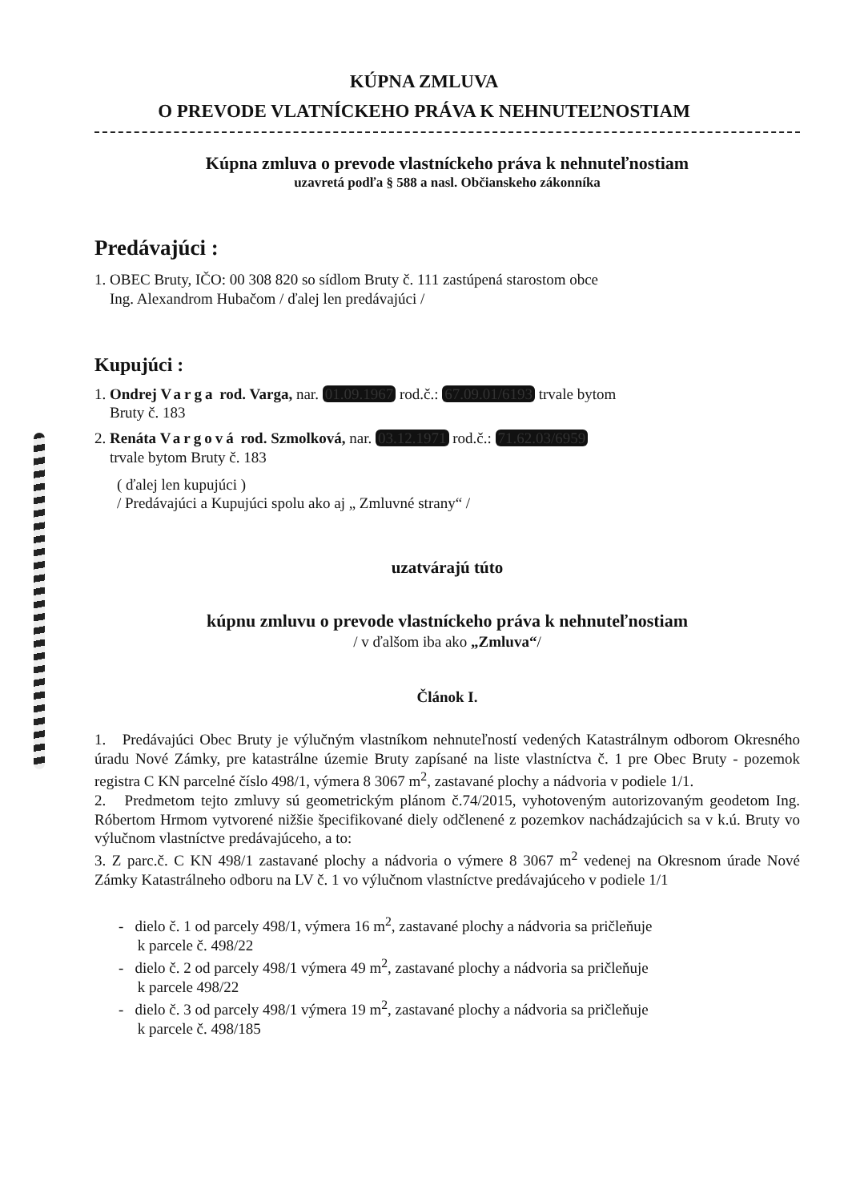KÚPNA ZMLUVA
O PREVODE VLATNÍCKEHO PRÁVA K NEHNUTEĽNOSTIAM
Kúpna zmluva o prevode vlastníckeho práva k nehnuteľnostiam
uzavretá podľa § 588 a nasl. Občianskeho zákonníka
Predávajúci :
1. OBEC Bruty, IČO: 00 308 820 so sídlom Bruty č. 111 zastúpená starostom obce
Ing. Alexandrom Hubačom / ďalej len predávajúci /
Kupujúci :
1. Ondrej Varga rod. Varga, nar. 01.09.1967 rod.č.: 67.09.01/6193 trvale bytom
Bruty č. 183
2. Renáta Vargová rod. Szmolková, nar. 03.12.1971 rod.č.: 71.62.03/6959
trvale bytom Bruty č. 183
( ďalej len kupujúci )
/ Predávajúci a Kupujúci spolu ako aj „ Zmluvné strany“ /
uzatvárajú túto
kúpnu zmluvu o prevode vlastníckeho práva k nehnuteľnostiam
/ v ďalšom iba ako „Zmluva“/
Článok I.
1. Predávajúci Obec Bruty je výlučným vlastníkom nehnuteľností vedených Katastrálnym odborom Okresného úradu Nové Zámky, pre katastrálne územie Bruty zapísané na liste vlastníctva č. 1 pre Obec Bruty - pozemok registra C KN parcelné číslo 498/1, výmera 8 3067 m<sup>2</sup>, zastavané plochy a nádvoria v podiele 1/1.
2. Predmetom tejto zmluvy sú geometrickým plánom č.74/2015, vyhotoveným autorizovaným geodetom Ing. Róbertom Hrmom vytvorené nižšie špecifikované diely odčlenené z pozemkov nachádzajúcich sa v k.ú. Bruty vo výlučnom vlastníctve predávajúceho, a to:
3. Z parc.č. C KN 498/1 zastavané plochy a nádvoria o výmere 8 3067 m<sup>2</sup> vedenej na Okresnom úrade Nové Zámky Katastrálneho odboru na LV č. 1 vo výlučnom vlastníctve predávajúceho v podiele 1/1
- dielo č. 1 od parcely 498/1, výmera 16 m<sup>2</sup>, zastavané plochy a nádvoria sa pričleňuje
k parcele č. 498/22
- dielo č. 2 od parcely 498/1 výmera 49 m<sup>2</sup>, zastavané plochy a nádvoria sa pričleňuje
k parcele 498/22
- dielo č. 3 od parcely 498/1 výmera 19 m<sup>2</sup>, zastavané plochy a nádvoria sa pričleňuje
k parcele č. 498/185